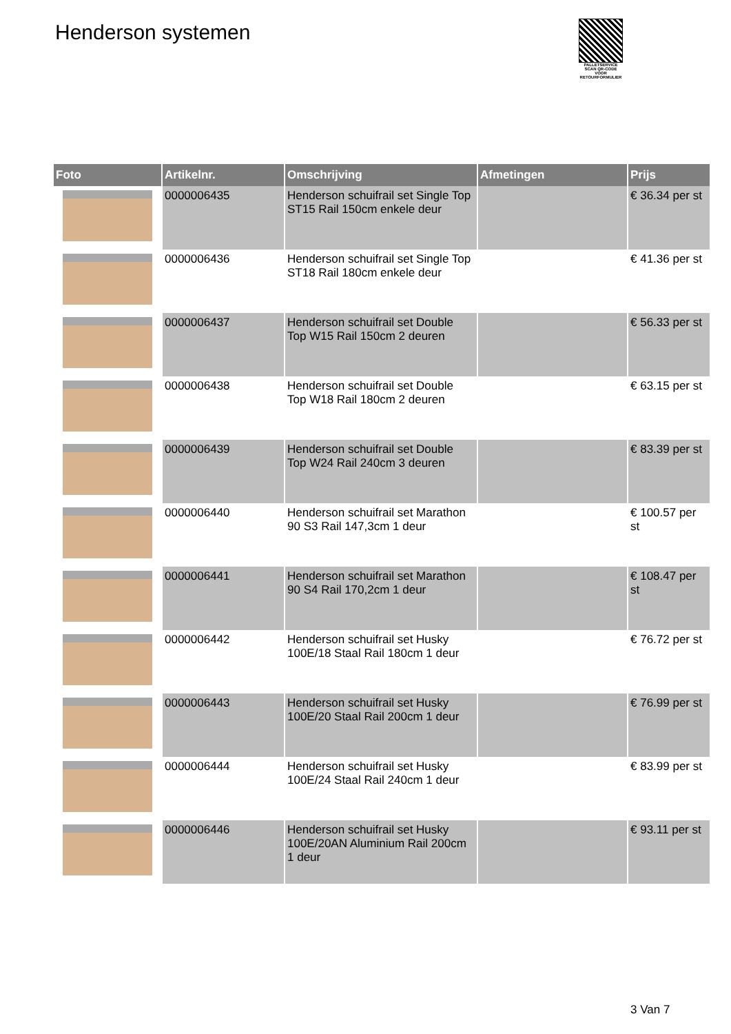Henderson systemen
PALLETSERVICE
SCAN QR-CODE VOOR RETOURFORMULIER
| Foto | Artikelnr. | Omschrijving | Afmetingen | Prijs |
| --- | --- | --- | --- | --- |
| | 0000006435 | Henderson schuifrail set Single Top ST15 Rail 150cm enkele deur | | € 36.34 per st |
| | 0000006436 | Henderson schuifrail set Single Top ST18 Rail 180cm enkele deur | | € 41.36 per st |
| | 0000006437 | Henderson schuifrail set Double Top W15 Rail 150cm 2 deuren | | € 56.33 per st |
| | 0000006438 | Henderson schuifrail set Double Top W18 Rail 180cm 2 deuren | | € 63.15 per st |
| | 0000006439 | Henderson schuifrail set Double Top W24 Rail 240cm 3 deuren | | € 83.39 per st |
| | 0000006440 | Henderson schuifrail set Marathon 90 S3 Rail 147,3cm 1 deur | | € 100.57 per st |
| | 0000006441 | Henderson schuifrail set Marathon 90 S4 Rail 170,2cm 1 deur | | € 108.47 per st |
| | 0000006442 | Henderson schuifrail set Husky 100E/18 Staal Rail 180cm 1 deur | | € 76.72 per st |
| | 0000006443 | Henderson schuifrail set Husky 100E/20 Staal Rail 200cm 1 deur | | € 76.99 per st |
| | 0000006444 | Henderson schuifrail set Husky 100E/24 Staal Rail 240cm 1 deur | | € 83.99 per st |
| | 0000006446 | Henderson schuifrail set Husky 100E/20AN Aluminium Rail 200cm 1 deur | | € 93.11 per st |
3 Van 7